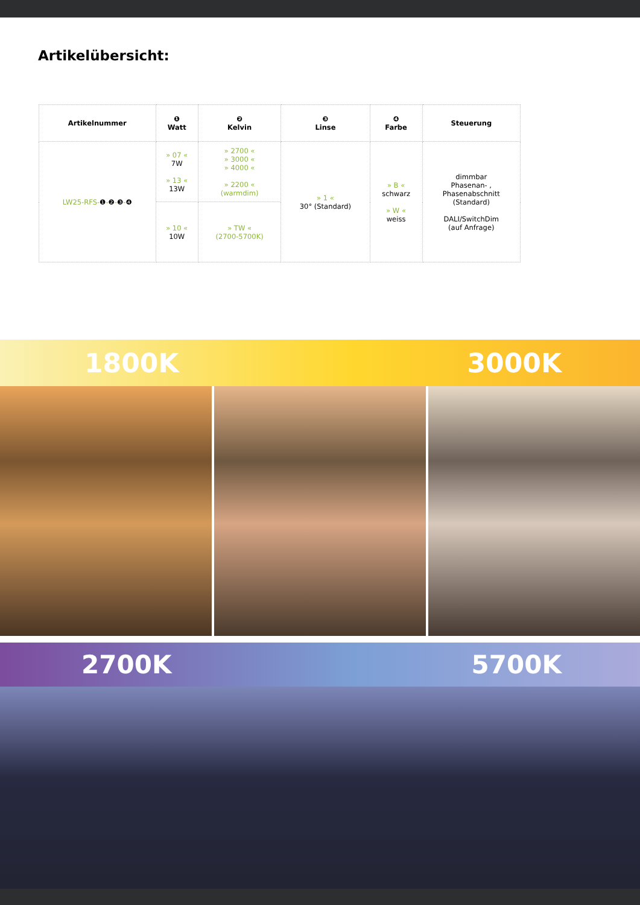Artikelübersicht:
| Artikelnummer | ❶ Watt | ❷ Kelvin | ❸ Linse | ❹ Farbe | Steuerung |
| --- | --- | --- | --- | --- | --- |
| LW25-RFS- ❶ - ❷ - ❸ - ❹ | » 07 « 7W » 13 « 13W | » 2700 « » 3000 « » 4000 « » 2200 « (warmdim) | » 1 « 30° (Standard) | » B « schwarz » W « weiss | dimmbar Phasenan- , Phasenabschnitt (Standard) DALI/SwitchDim (auf Anfrage) |
| | » 10 « 10W | » TW « (2700-5700K) | | | |
1800K 3000K
2700K 5700K